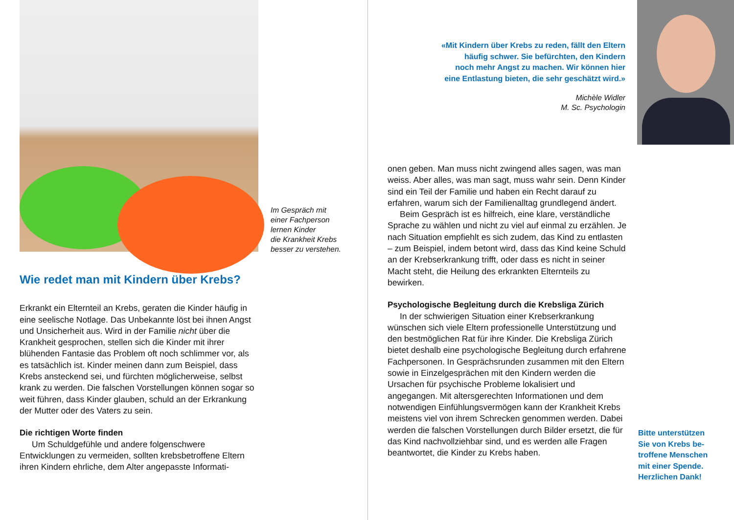Im Gespräch mit
einer Fachperson
lernen Kinder
die Krankheit Krebs
besser zu verstehen.
Wie redet man mit Kindern über Krebs?
Erkrankt ein Elternteil an Krebs, geraten die Kinder häufig in eine seelische Notlage. Das Unbekannte löst bei ihnen Angst und Unsicherheit aus. Wird in der Familie nicht über die Krankheit gesprochen, stellen sich die Kinder mit ihrer blühenden Fantasie das Problem oft noch schlimmer vor, als es tatsächlich ist. Kinder meinen dann zum Beispiel, dass Krebs ansteckend sei, und fürchten möglicherweise, selbst krank zu werden. Die falschen Vorstellungen können sogar so weit führen, dass Kinder glauben, schuld an der Erkrankung der Mutter oder des Vaters zu sein.
Die richtigen Worte finden
Um Schuldgefühle und andere folgenschwere Entwicklungen zu vermeiden, sollten krebsbetroffene Eltern ihren Kindern ehrliche, dem Alter angepasste Informati-
«Mit Kindern über Krebs zu reden, fällt den Eltern
häufig schwer. Sie befürchten, den Kindern
noch mehr Angst zu machen. Wir können hier
eine Entlastung bieten, die sehr geschätzt wird.»
Michèle Widler
M. Sc. Psychologin
onen geben. Man muss nicht zwingend alles sagen, was man weiss. Aber alles, was man sagt, muss wahr sein. Denn Kinder sind ein Teil der Familie und haben ein Recht darauf zu erfahren, warum sich der Familienalltag grundlegend ändert.
Beim Gespräch ist es hilfreich, eine klare, verständliche Sprache zu wählen und nicht zu viel auf einmal zu erzählen. Je nach Situation empfiehlt es sich zudem, das Kind zu entlasten – zum Beispiel, indem betont wird, dass das Kind keine Schuld an der Krebserkrankung trifft, oder dass es nicht in seiner Macht steht, die Heilung des erkrankten Elternteils zu bewirken.
Psychologische Begleitung durch die Krebsliga Zürich
In der schwierigen Situation einer Krebserkrankung wünschen sich viele Eltern professionelle Unterstützung und den bestmöglichen Rat für ihre Kinder. Die Krebsliga Zürich bietet deshalb eine psychologische Begleitung durch erfahrene Fachpersonen. In Gesprächsrunden zusammen mit den Eltern sowie in Einzelgesprächen mit den Kindern werden die Ursachen für psychische Probleme lokalisiert und angegangen. Mit altersgerechten Informationen und dem notwendigen Einfühlungsvermögen kann der Krankheit Krebs meistens viel von ihrem Schrecken genommen werden. Dabei werden die falschen Vorstellungen durch Bilder ersetzt, die für das Kind nachvollziehbar sind, und es werden alle Fragen beantwortet, die Kinder zu Krebs haben.
Bitte unterstützen
Sie von Krebs be-
troffene Menschen
mit einer Spende.
Herzlichen Dank!